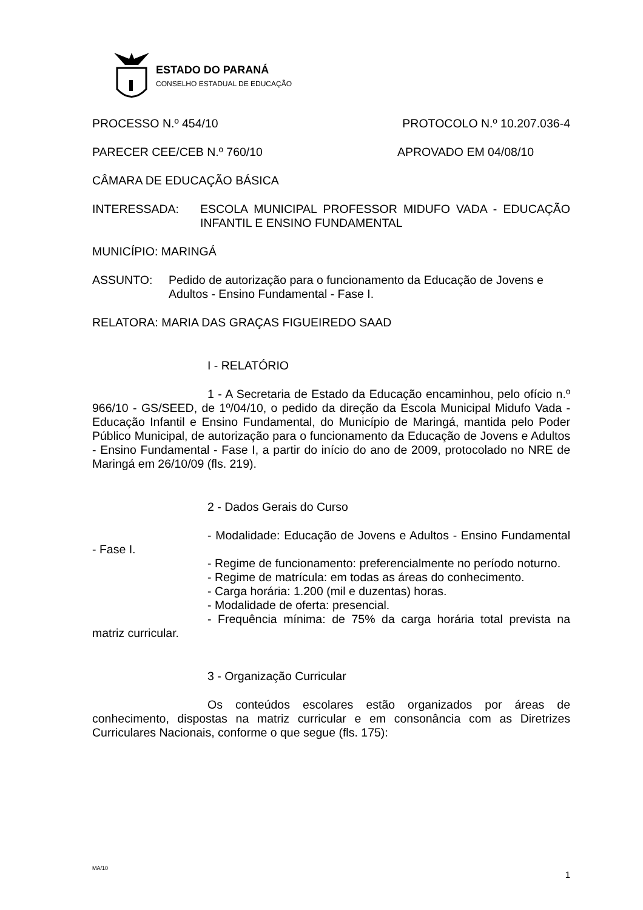ESTADO DO PARANÁ
CONSELHO ESTADUAL DE EDUCAÇÃO
PROCESSO N.º 454/10 PROTOCOLO N.º 10.207.036-4
PARECER CEE/CEB N.º 760/10 APROVADO EM 04/08/10
CÂMARA DE EDUCAÇÃO BÁSICA
INTERESSADA: ESCOLA MUNICIPAL PROFESSOR MIDUFO VADA - EDUCAÇÃO INFANTIL E ENSINO FUNDAMENTAL
MUNICÍPIO: MARINGÁ
ASSUNTO: Pedido de autorização para o funcionamento da Educação de Jovens e Adultos - Ensino Fundamental - Fase I.
RELATORA: MARIA DAS GRAÇAS FIGUEIREDO SAAD
I - RELATÓRIO
1 - A Secretaria de Estado da Educação encaminhou, pelo ofício n.º 966/10 - GS/SEED, de 1º/04/10, o pedido da direção da Escola Municipal Midufo Vada - Educação Infantil e Ensino Fundamental, do Município de Maringá, mantida pelo Poder Público Municipal, de autorização para o funcionamento da Educação de Jovens e Adultos - Ensino Fundamental - Fase I, a partir do início do ano de 2009, protocolado no NRE de Maringá em 26/10/09 (fls. 219).
2 - Dados Gerais do Curso
- Modalidade: Educação de Jovens e Adultos - Ensino Fundamental - Fase I.
- Regime de funcionamento: preferencialmente no período noturno.
- Regime de matrícula: em todas as áreas do conhecimento.
- Carga horária: 1.200 (mil e duzentas) horas.
- Modalidade de oferta: presencial.
- Frequência mínima: de 75% da carga horária total prevista na matriz curricular.
3 - Organização Curricular
Os conteúdos escolares estão organizados por áreas de conhecimento, dispostas na matriz curricular e em consonância com as Diretrizes Curriculares Nacionais, conforme o que segue (fls. 175):
MA/10 1